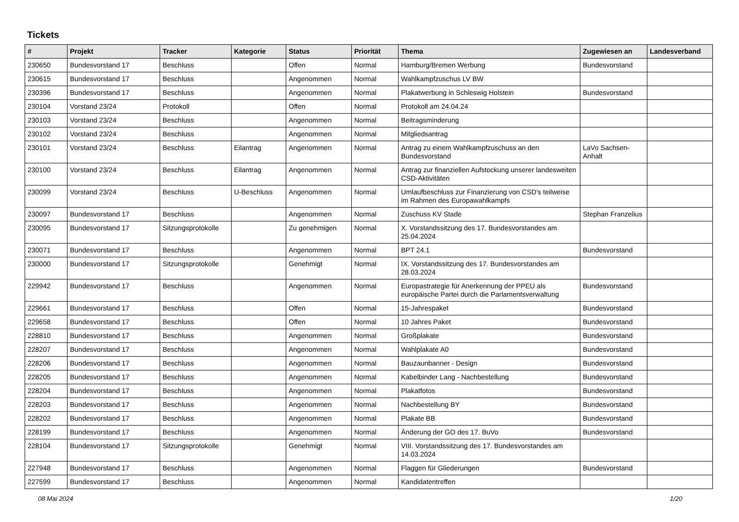Tickets
| # | Projekt | Tracker | Kategorie | Status | Priorität | Thema | Zugewiesen an | Landesverband |
| --- | --- | --- | --- | --- | --- | --- | --- | --- |
| 230650 | Bundesvorstand 17 | Beschluss | | Offen | Normal | Hamburg/Bremen Werbung | Bundesvorstand | |
| 230615 | Bundesvorstand 17 | Beschluss | | Angenommen | Normal | Wahlkampfzuschus LV BW | | |
| 230396 | Bundesvorstand 17 | Beschluss | | Angenommen | Normal | Plakatwerbung in Schleswig Holstein | Bundesvorstand | |
| 230104 | Vorstand 23/24 | Protokoll | | Offen | Normal | Protokoll am 24.04.24 | | |
| 230103 | Vorstand 23/24 | Beschluss | | Angenommen | Normal | Beitragsminderung | | |
| 230102 | Vorstand 23/24 | Beschluss | | Angenommen | Normal | Mitgliedsantrag | | |
| 230101 | Vorstand 23/24 | Beschluss | Eilantrag | Angenommen | Normal | Antrag zu einem Wahlkampfzuschuss an den Bundesvorstand | LaVo Sachsen-Anhalt | |
| 230100 | Vorstand 23/24 | Beschluss | Eilantrag | Angenommen | Normal | Antrag zur finanziellen Aufstockung unserer landesweiten CSD-Aktivitäten | | |
| 230099 | Vorstand 23/24 | Beschluss | U-Beschluss | Angenommen | Normal | Umlaufbeschluss zur Finanzierung von CSD's teilweise im Rahmen des Europawahlkampfs | | |
| 230097 | Bundesvorstand 17 | Beschluss | | Angenommen | Normal | Zuschuss KV Stade | Stephan Franzelius | |
| 230095 | Bundesvorstand 17 | Sitzungsprotokolle | | Zu genehmigen | Normal | X. Vorstandssitzung des 17. Bundesvorstandes am 25.04.2024 | | |
| 230071 | Bundesvorstand 17 | Beschluss | | Angenommen | Normal | BPT 24.1 | Bundesvorstand | |
| 230000 | Bundesvorstand 17 | Sitzungsprotokolle | | Genehmigt | Normal | IX. Vorstandssitzung des 17. Bundesvorstandes am 28.03.2024 | | |
| 229942 | Bundesvorstand 17 | Beschluss | | Angenommen | Normal | Europastrategie für Anerkennung der PPEU als europäische Partei durch die Parlamentsverwaltung | Bundesvorstand | |
| 229661 | Bundesvorstand 17 | Beschluss | | Offen | Normal | 15-Jahrespaket | Bundesvorstand | |
| 229658 | Bundesvorstand 17 | Beschluss | | Offen | Normal | 10 Jahres Paket | Bundesvorstand | |
| 228810 | Bundesvorstand 17 | Beschluss | | Angenommen | Normal | Großplakate | Bundesvorstand | |
| 228207 | Bundesvorstand 17 | Beschluss | | Angenommen | Normal | Wahlplakate A0 | Bundesvorstand | |
| 228206 | Bundesvorstand 17 | Beschluss | | Angenommen | Normal | Bauzaunbanner - Design | Bundesvorstand | |
| 228205 | Bundesvorstand 17 | Beschluss | | Angenommen | Normal | Kabelbinder Lang - Nachbestellung | Bundesvorstand | |
| 228204 | Bundesvorstand 17 | Beschluss | | Angenommen | Normal | Plakatfotos | Bundesvorstand | |
| 228203 | Bundesvorstand 17 | Beschluss | | Angenommen | Normal | Nachbestellung BY | Bundesvorstand | |
| 228202 | Bundesvorstand 17 | Beschluss | | Angenommen | Normal | Plakate BB | Bundesvorstand | |
| 228199 | Bundesvorstand 17 | Beschluss | | Angenommen | Normal | Änderung der GO des 17. BuVo | Bundesvorstand | |
| 228104 | Bundesvorstand 17 | Sitzungsprotokolle | | Genehmigt | Normal | VIII. Vorstandssitzung des 17. Bundesvorstandes am 14.03.2024 | | |
| 227948 | Bundesvorstand 17 | Beschluss | | Angenommen | Normal | Flaggen für Gliederungen | Bundesvorstand | |
| 227599 | Bundesvorstand 17 | Beschluss | | Angenommen | Normal | Kandidatentreffen | | |
08 Mai 2024 1/20